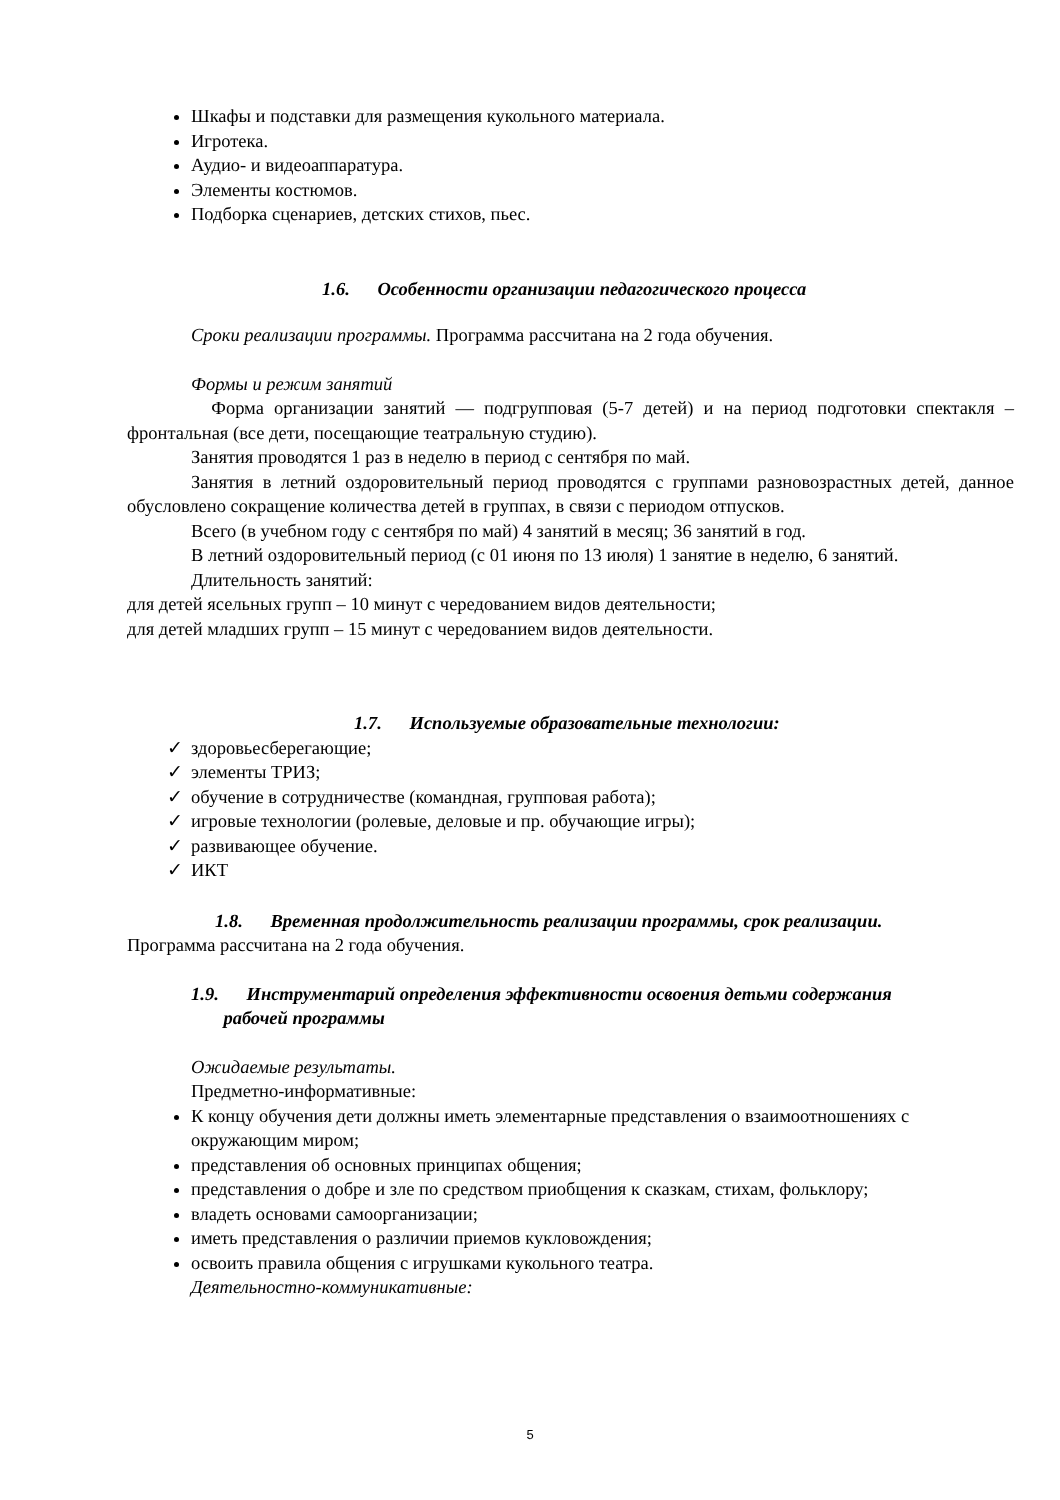Шкафы и подставки для размещения кукольного материала.
Игротека.
Аудио- и видеоаппаратура.
Элементы костюмов.
Подборка сценариев, детских стихов, пьес.
1.6. Особенности организации педагогического процесса
Сроки реализации программы. Программа рассчитана на 2 года обучения.
Формы и режим занятий
Форма организации занятий — подгрупповая (5-7 детей) и на период подготовки спектакля – фронтальная (все дети, посещающие театральную студию).
Занятия проводятся 1 раз в неделю в период с сентября по май.
Занятия в летний оздоровительный период проводятся с группами разновозрастных детей, данное обусловлено сокращение количества детей в группах, в связи с периодом отпусков.
Всего (в учебном году с сентября по май) 4 занятий в месяц; 36 занятий в год.
В летний оздоровительный период (с 01 июня по 13 июля) 1 занятие в неделю, 6 занятий.
Длительность занятий:
для детей ясельных групп – 10 минут с чередованием видов деятельности;
для детей младших групп – 15 минут с чередованием видов деятельности.
1.7. Используемые образовательные технологии:
✓ здоровьесберегающие;
✓ элементы ТРИЗ;
✓ обучение в сотрудничестве (командная, групповая работа);
✓ игровые технологии (ролевые, деловые и пр. обучающие игры);
✓ развивающее обучение.
✓ ИКТ
1.8. Временная продолжительность реализации программы, срок реализации.
Программа рассчитана на 2 года обучения.
1.9. Инструментарий определения эффективности освоения детьми содержания
рабочей программы
Ожидаемые результаты.
Предметно-информативные:
К концу обучения дети должны иметь элементарные представления о взаимоотношениях с окружающим миром;
представления об основных принципах общения;
представления о добре и зле по средством приобщения к сказкам, стихам, фольклору;
владеть основами самоорганизации;
иметь представления о различии приемов кукловождения;
освоить правила общения с игрушками кукольного театра.
Деятельностно-коммуникативные:
5